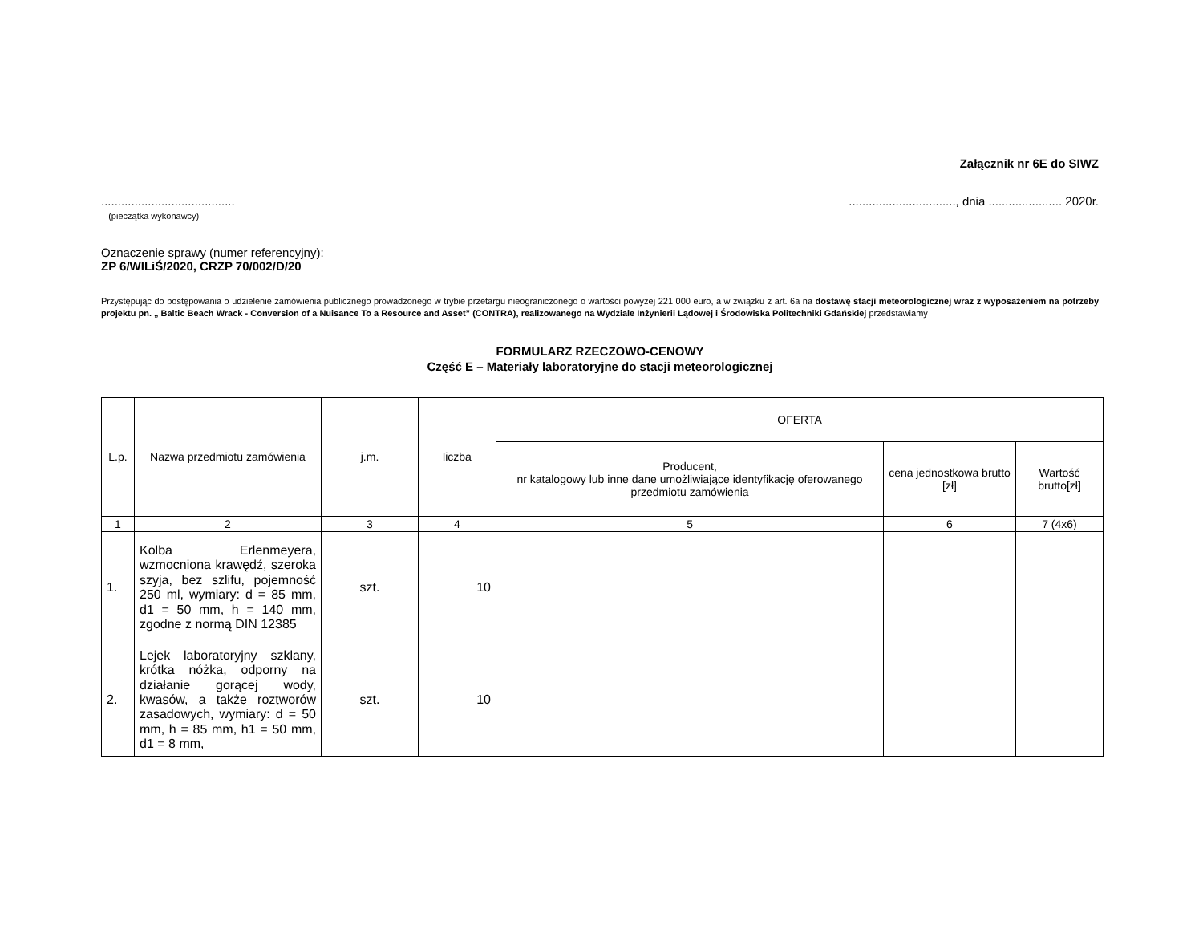Załącznik nr 6E do SIWZ
........................................
(pieczątka wykonawcy)................................, dnia ...................... 2020r.
Oznaczenie sprawy (numer referencyjny):
ZP 6/WILiŚ/2020, CRZP 70/002/D/20
Przystępując do postępowania o udzielenie zamówienia publicznego prowadzonego w trybie przetargu nieograniczonego o wartości powyżej 221 000 euro, a w związku z art. 6a na dostawę stacji meteorologicznej wraz z wyposażeniem na potrzeby projektu pn. „ Baltic Beach Wrack - Conversion of a Nuisance To a Resource and Asset” (CONTRA), realizowanego na Wydziale Inżynierii Lądowej i Środowiska Politechniki Gdańskiej przedstawiamy
FORMULARZ RZECZOWO-CENOWY
Część E – Materiały laboratoryjne do stacji meteorologicznej
| L.p. | Nazwa przedmiotu zamówienia | j.m. | liczba | OFERTA | | |
| --- | --- | --- | --- | --- | --- | --- |
| | | | | Producent, nr katalogowy lub inne dane umożliwiające identyfikację oferowanego przedmiotu zamówienia | cena jednostkowa brutto [zł] | Wartość brutto[zł] |
| 1 | 2 | 3 | 4 | 5 | 6 | 7 (4x6) |
| 1. | Kolba Erlenmeyera, wzmocniona krawędź, szeroka szyja, bez szlifu, pojemność 250 ml, wymiary: d = 85 mm, d1 = 50 mm, h = 140 mm, zgodne z normą DIN 12385 | szt. | 10 | | | |
| 2. | Lejek laboratoryjny szklany, krótka nóżka, odporny na działanie gorącej wody, kwasów, a także roztworów zasadowych, wymiary: d = 50 mm, h = 85 mm, h1 = 50 mm, d1 = 8 mm, | szt. | 10 | | | |